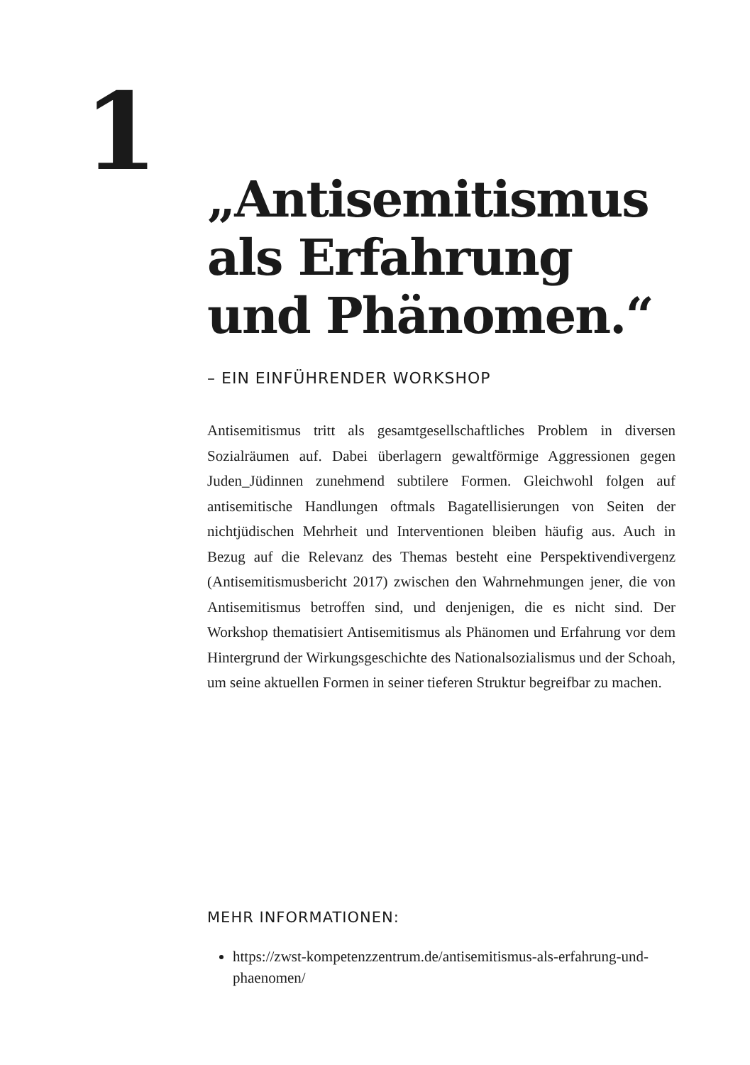1
„Antisemitismus als Erfahrung und Phänomen.“
– EIN EINFÜHRENDER WORKSHOP
Antisemitismus tritt als gesamtgesellschaftliches Problem in diversen Sozialräumen auf. Dabei überlagern gewaltförmige Aggressionen gegen Juden_Jüdinnen zunehmend subtilere Formen. Gleichwohl folgen auf antisemitische Handlungen oftmals Bagatellisierungen von Seiten der nichtjüdischen Mehrheit und Interventionen bleiben häufig aus. Auch in Bezug auf die Relevanz des Themas besteht eine Perspektivendivergenz (Antisemitismusbericht 2017) zwischen den Wahrnehmungen jener, die von Antisemitismus betroffen sind, und denjenigen, die es nicht sind. Der Workshop thematisiert Antisemitismus als Phänomen und Erfahrung vor dem Hintergrund der Wirkungsgeschichte des Nationalsozialismus und der Schoah, um seine aktuellen Formen in seiner tieferen Struktur begreifbar zu machen.
MEHR INFORMATIONEN:
https://zwst-kompetenzzentrum.de/antisemitismus-als-erfahrung-und-phaenomen/